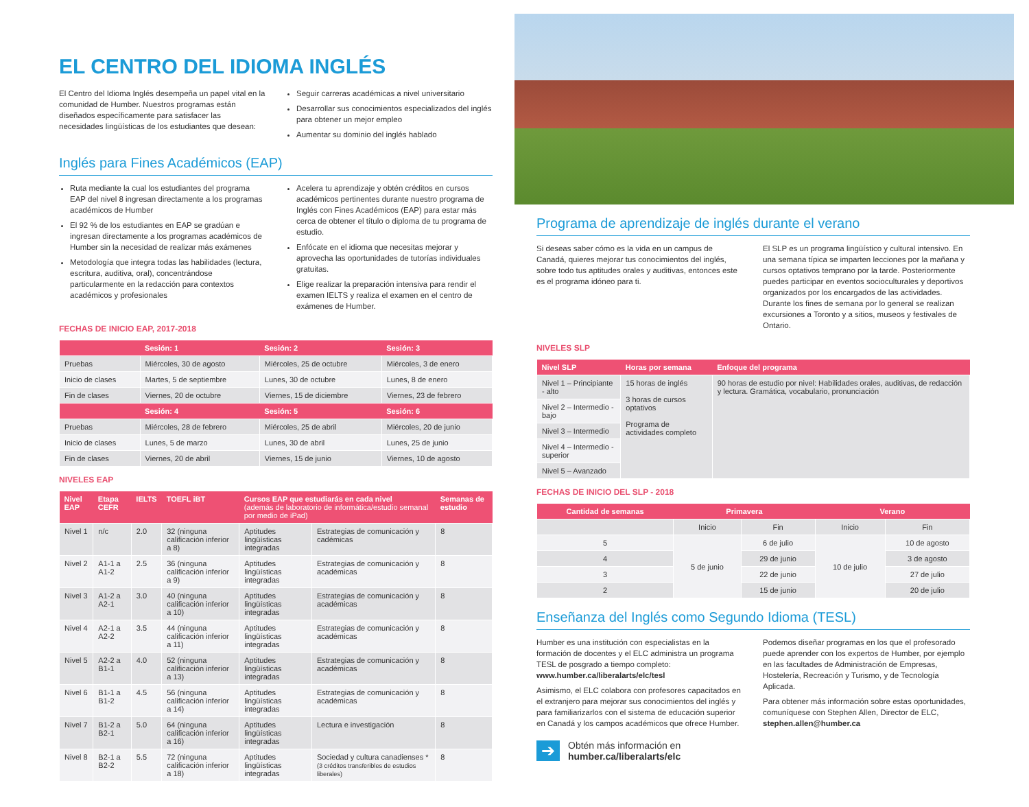EL CENTRO DEL IDIOMA INGLÉS
El Centro del Idioma Inglés desempeña un papel vital en la comunidad de Humber. Nuestros programas están diseñados específicamente para satisfacer las necesidades lingüísticas de los estudiantes que desean:
Seguir carreras académicas a nivel universitario
Desarrollar sus conocimientos especializados del inglés para obtener un mejor empleo
Aumentar su dominio del inglés hablado
Inglés para Fines Académicos (EAP)
Ruta mediante la cual los estudiantes del programa EAP del nivel 8 ingresan directamente a los programas académicos de Humber
El 92 % de los estudiantes en EAP se gradúan e ingresan directamente a los programas académicos de Humber sin la necesidad de realizar más exámenes
Metodología que integra todas las habilidades (lectura, escritura, auditiva, oral), concentrándose particularmente en la redacción para contextos académicos y profesionales
Acelera tu aprendizaje y obtén créditos en cursos académicos pertinentes durante nuestro programa de Inglés con Fines Académicos (EAP) para estar más cerca de obtener el título o diploma de tu programa de estudio.
Enfócate en el idioma que necesitas mejorar y aprovecha las oportunidades de tutorías individuales gratuitas.
Elige realizar la preparación intensiva para rendir el examen IELTS y realiza el examen en el centro de exámenes de Humber.
FECHAS DE INICIO EAP, 2017-2018
| | Sesión: 1 | Sesión: 2 | Sesión: 3 |
| --- | --- | --- | --- |
| Pruebas | Miércoles, 30 de agosto | Miércoles, 25 de octubre | Miércoles, 3 de enero |
| Inicio de clases | Martes, 5 de septiembre | Lunes, 30 de octubre | Lunes, 8 de enero |
| Fin de clases | Viernes, 20 de octubre | Viernes, 15 de diciembre | Viernes, 23 de febrero |
| | Sesión: 4 | Sesión: 5 | Sesión: 6 |
| Pruebas | Miércoles, 28 de febrero | Miércoles, 25 de abril | Miércoles, 20 de junio |
| Inicio de clases | Lunes, 5 de marzo | Lunes, 30 de abril | Lunes, 25 de junio |
| Fin de clases | Viernes, 20 de abril | Viernes, 15 de junio | Viernes, 10 de agosto |
NIVELES EAP
| Nivel EAP | Etapa CEFR | IELTS | TOEFL iBT | Cursos EAP que estudiarás en cada nivel (además de laboratorio de informática/estudio semanal por medio de iPad) | | Semanas de estudio |
| --- | --- | --- | --- | --- | --- | --- |
| Nivel 1 | n/c | 2.0 | 32 (ninguna calificación inferior a 8) | Aptitudes lingüísticas integradas | Estrategias de comunicación y cadémicas | 8 |
| Nivel 2 | A1-1 a A1-2 | 2.5 | 36 (ninguna calificación inferior a 9) | Aptitudes lingüísticas integradas | Estrategias de comunicación y académicas | 8 |
| Nivel 3 | A1-2 a A2-1 | 3.0 | 40 (ninguna calificación inferior a 10) | Aptitudes lingüísticas integradas | Estrategias de comunicación y académicas | 8 |
| Nivel 4 | A2-1 a A2-2 | 3.5 | 44 (ninguna calificación inferior a 11) | Aptitudes lingüísticas integradas | Estrategias de comunicación y académicas | 8 |
| Nivel 5 | A2-2 a B1-1 | 4.0 | 52 (ninguna calificación inferior a 13) | Aptitudes lingüísticas integradas | Estrategias de comunicación y académicas | 8 |
| Nivel 6 | B1-1 a B1-2 | 4.5 | 56 (ninguna calificación inferior a 14) | Aptitudes lingüísticas integradas | Estrategias de comunicación y académicas | 8 |
| Nivel 7 | B1-2 a B2-1 | 5.0 | 64 (ninguna calificación inferior a 16) | Aptitudes lingüísticas integradas | Lectura e investigación | 8 |
| Nivel 8 | B2-1 a B2-2 | 5.5 | 72 (ninguna calificación inferior a 18) | Aptitudes lingüísticas integradas | Sociedad y cultura canadienses * (3 créditos transferibles de estudios liberales) | 8 |
Programa de aprendizaje de inglés durante el verano
Si deseas saber cómo es la vida en un campus de Canadá, quieres mejorar tus conocimientos del inglés, sobre todo tus aptitudes orales y auditivas, entonces este es el programa idóneo para ti.
El SLP es un programa lingüístico y cultural intensivo. En una semana típica se imparten lecciones por la mañana y cursos optativos temprano por la tarde. Posteriormente puedes participar en eventos socioculturales y deportivos organizados por los encargados de las actividades. Durante los fines de semana por lo general se realizan excursiones a Toronto y a sitios, museos y festivales de Ontario.
NIVELES SLP
| Nivel SLP | Horas por semana | Enfoque del programa |
| --- | --- | --- |
| Nivel 1 – Principiante - alto | 15 horas de inglés 3 horas de cursos optativos Programa de actividades completo | 90 horas de estudio por nivel: Habilidades orales, auditivas, de redacción y lectura. Gramática, vocabulario, pronunciación |
| Nivel 2 – Intermedio - bajo | | |
| Nivel 3 – Intermedio | | |
| Nivel 4 – Intermedio - superior | | |
| Nivel 5 – Avanzado | | |
FECHAS DE INICIO DEL SLP - 2018
| Cantidad de semanas | Primavera | | Verano | |
| --- | --- | --- | --- | --- |
| | Inicio | Fin | Inicio | Fin |
| 5 | 5 de junio | 6 de julio | 10 de julio | 10 de agosto |
| 4 | | 29 de junio | | 3 de agosto |
| 3 | | 22 de junio | | 27 de julio |
| 2 | | 15 de junio | | 20 de julio |
Enseñanza del Inglés como Segundo Idioma (TESL)
Humber es una institución con especialistas en la formación de docentes y el ELC administra un programa TESL de posgrado a tiempo completo: www.humber.ca/liberalarts/elc/tesl
Asimismo, el ELC colabora con profesores capacitados en el extranjero para mejorar sus conocimientos del inglés y para familiarizarlos con el sistema de educación superior en Canadá y los campos académicos que ofrece Humber.
Podemos diseñar programas en los que el profesorado puede aprender con los expertos de Humber, por ejemplo en las facultades de Administración de Empresas, Hostelería, Recreación y Turismo, y de Tecnología Aplicada.
Para obtener más información sobre estas oportunidades, comuníquese con Stephen Allen, Director de ELC, stephen.allen@humber.ca
➔
Obtén más información en
humber.ca/liberalarts/elc